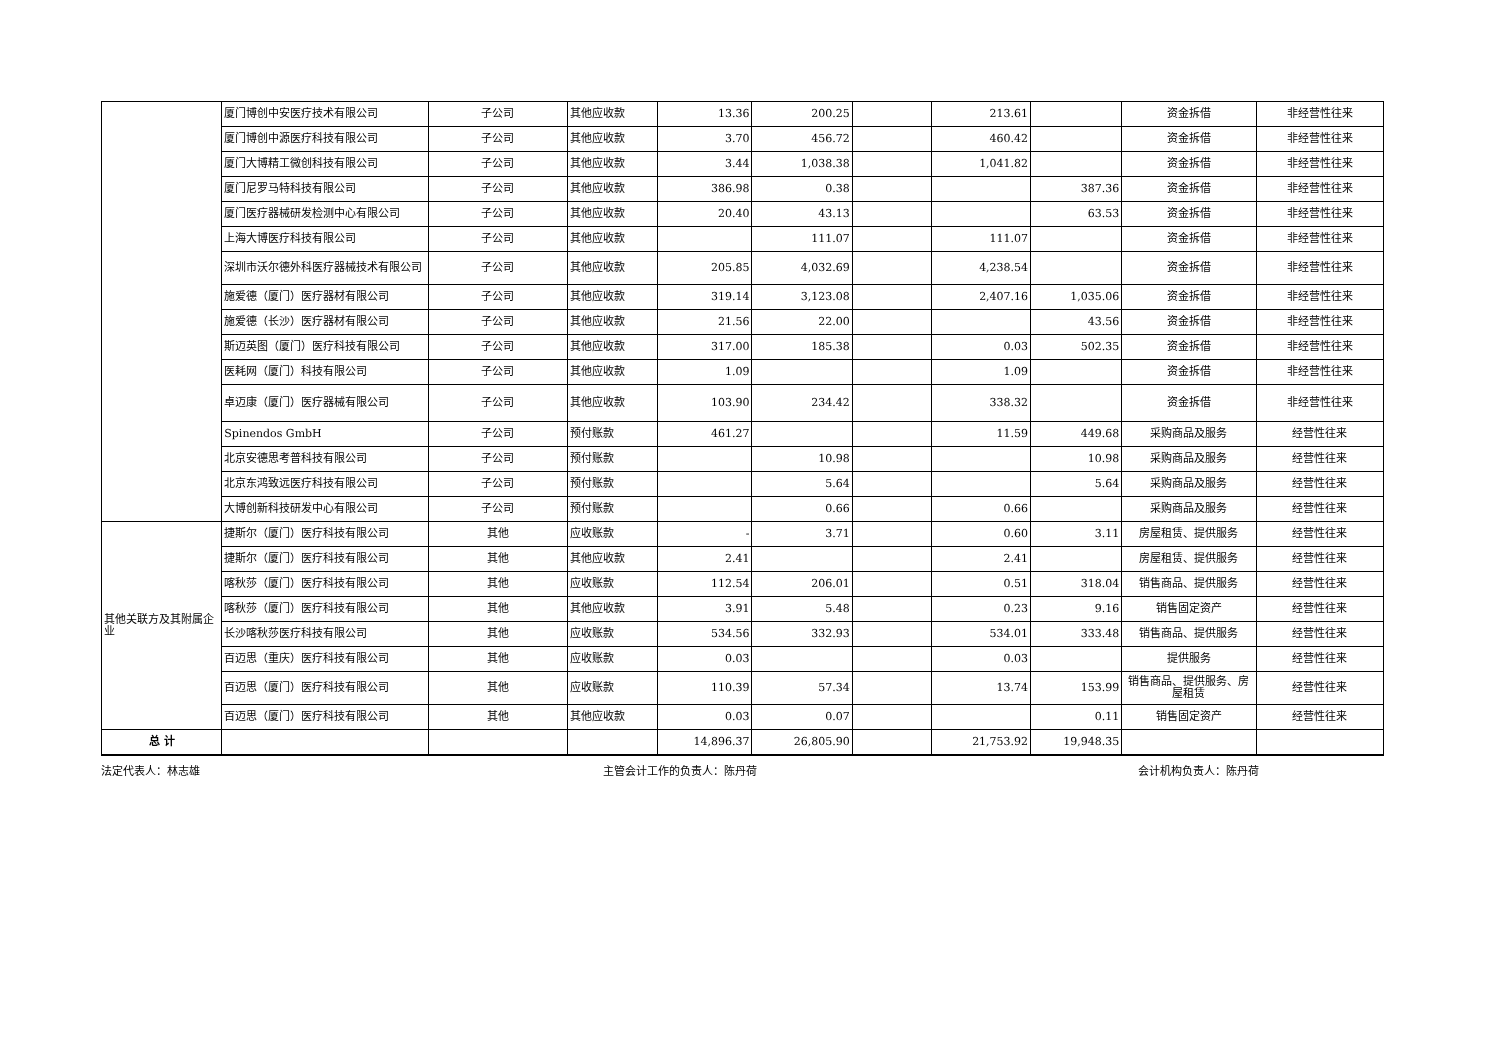| | 厦门博创中安医疗技术有限公司 | 子公司 | 其他应收款 | 13.36 | 200.25 | | 213.61 | | 资金拆借 | 非经营性往来 |
| | 厦门博创中源医疗科技有限公司 | 子公司 | 其他应收款 | 3.70 | 456.72 | | 460.42 | | 资金拆借 | 非经营性往来 |
| | 厦门大博精工微创科技有限公司 | 子公司 | 其他应收款 | 3.44 | 1,038.38 | | 1,041.82 | | 资金拆借 | 非经营性往来 |
| | 厦门尼罗马特科技有限公司 | 子公司 | 其他应收款 | 386.98 | 0.38 | | | 387.36 | 资金拆借 | 非经营性往来 |
| | 厦门医疗器械研发检测中心有限公司 | 子公司 | 其他应收款 | 20.40 | 43.13 | | | 63.53 | 资金拆借 | 非经营性往来 |
| | 上海大博医疗科技有限公司 | 子公司 | 其他应收款 | | 111.07 | | 111.07 | | 资金拆借 | 非经营性往来 |
| | 深圳市沃尔德外科医疗器械技术有限公司 | 子公司 | 其他应收款 | 205.85 | 4,032.69 | | 4,238.54 | | 资金拆借 | 非经营性往来 |
| | 施爱德（厦门）医疗器材有限公司 | 子公司 | 其他应收款 | 319.14 | 3,123.08 | | 2,407.16 | 1,035.06 | 资金拆借 | 非经营性往来 |
| | 施爱德（长沙）医疗器材有限公司 | 子公司 | 其他应收款 | 21.56 | 22.00 | | | 43.56 | 资金拆借 | 非经营性往来 |
| | 斯迈英图（厦门）医疗科技有限公司 | 子公司 | 其他应收款 | 317.00 | 185.38 | | 0.03 | 502.35 | 资金拆借 | 非经营性往来 |
| | 医耗网（厦门）科技有限公司 | 子公司 | 其他应收款 | 1.09 | | | 1.09 | | 资金拆借 | 非经营性往来 |
| | 卓迈康（厦门）医疗器械有限公司 | 子公司 | 其他应收款 | 103.90 | 234.42 | | 338.32 | | 资金拆借 | 非经营性往来 |
| | Spinendos GmbH | 子公司 | 预付账款 | 461.27 | | | 11.59 | 449.68 | 采购商品及服务 | 经营性往来 |
| | 北京安德思考普科技有限公司 | 子公司 | 预付账款 | | 10.98 | | | 10.98 | 采购商品及服务 | 经营性往来 |
| | 北京东鸿致远医疗科技有限公司 | 子公司 | 预付账款 | | 5.64 | | | 5.64 | 采购商品及服务 | 经营性往来 |
| | 大博创新科技研发中心有限公司 | 子公司 | 预付账款 | | 0.66 | | 0.66 | | 采购商品及服务 | 经营性往来 |
| 其他关联方及其附属企业 | 捷斯尔（厦门）医疗科技有限公司 | 其他 | 应收账款 | - | 3.71 | | 0.60 | 3.11 | 房屋租赁、提供服务 | 经营性往来 |
| | 捷斯尔（厦门）医疗科技有限公司 | 其他 | 其他应收款 | 2.41 | | | 2.41 | | 房屋租赁、提供服务 | 经营性往来 |
| | 喀秋莎（厦门）医疗科技有限公司 | 其他 | 应收账款 | 112.54 | 206.01 | | 0.51 | 318.04 | 销售商品、提供服务 | 经营性往来 |
| | 喀秋莎（厦门）医疗科技有限公司 | 其他 | 其他应收款 | 3.91 | 5.48 | | 0.23 | 9.16 | 销售固定资产 | 经营性往来 |
| | 长沙喀秋莎医疗科技有限公司 | 其他 | 应收账款 | 534.56 | 332.93 | | 534.01 | 333.48 | 销售商品、提供服务 | 经营性往来 |
| | 百迈思（重庆）医疗科技有限公司 | 其他 | 应收账款 | 0.03 | | | 0.03 | | 提供服务 | 经营性往来 |
| | 百迈思（厦门）医疗科技有限公司 | 其他 | 应收账款 | 110.39 | 57.34 | | 13.74 | 153.99 | 销售商品、提供服务、房屋租赁 | 经营性往来 |
| | 百迈思（厦门）医疗科技有限公司 | 其他 | 其他应收款 | 0.03 | 0.07 | | | 0.11 | 销售固定资产 | 经营性往来 |
| 总 计 | | | | 14,896.37 | 26,805.90 | | 21,753.92 | 19,948.35 | | |
法定代表人：林志雄 主管会计工作的负责人：陈丹荷 会计机构负责人：陈丹荷